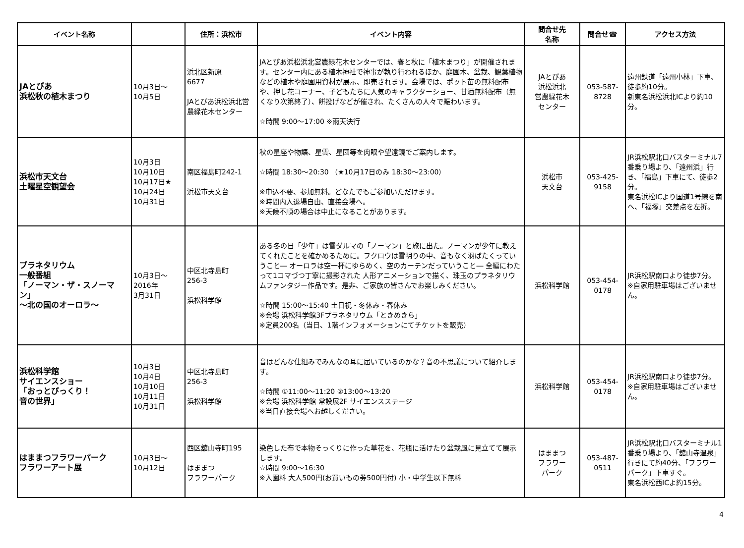| イベント名称 | | 住所：浜松市 | イベント内容 | 問合せ先 名称 | 問合せ☎ | アクセス方法 |
| --- | --- | --- | --- | --- | --- | --- |
| JAとぴあ 浜松秋の植木まつり | 10月3日～ 10月5日 | 浜北区新原 6677 JAとぴあ浜松浜北営農緑花木センター | JAとぴあ浜松浜北営農緑花木センターでは、春と秋に「植木まつり」が開催されます。センター内にある植木神社で神事が執り行われるほか、庭園木、盆栽、観葉植物などの植木や庭園用資材が展示、即売されます。会場では、ポット苗の無料配布や、押し花コーナー、子どもたちに人気のキャラクターショー、甘酒無料配布（無くなり次第終了）、餅投げなどが催され、たくさんの人々で賑わいます。 ☆時間 9:00～17:00 ※雨天決行 | JAとぴあ 浜松浜北 営農緑花木 センター | 053-587- 8728 | 遠州鉄道「遠州小林」下車、徒歩約10分。 新東名浜松浜北ICより約10分。 |
| 浜松市天文台 土曜星空観望会 | 10月3日 10月10日 10月17日★ 10月24日 10月31日 | 南区福島町242-1 浜松市天文台 | 秋の星座や物語、星雲、星団等を肉眼や望遠鏡でご案内します。 ☆時間 18:30～20:30 （★10月17日のみ 18:30～23:00） ※申込不要、参加無料。どなたでもご参加いただけます。 ※時間内入退場自由、直接会場へ。 ※天候不順の場合は中止になることがあります。 | 浜松市 天文台 | 053-425- 9158 | JR浜松駅北口バスターミナル7番乗り場より、「遠州浜」行き、「福島」下車にて、徒歩2分。 東名浜松ICより国道1号線を南へ、「福塚」交差点を左折。 |
| プラネタリウム 一般番組 「ノーマン・ザ・スノーマン」 ～北の国のオーロラ～ | 10月3日～ 2016年 3月31日 | 中区北寺島町 256-3 浜松科学館 | ある冬の日「少年」は雪ダルマの「ノーマン」と旅に出た。ノーマンが少年に教えてくれたことを確かめるために。フクロウは雪明りの中、音もなく羽ばたくっていうこと― オーロラは空一杯にゆらめく、空のカーテンだっていうこと― 全編にわたって1コマづつ丁寧に撮影された 人形アニメーションで描く、珠玉のプラネタリウムファンタジー作品です。是非、ご家族の皆さんでお楽しみください。 ☆時間 15:00～15:40 土日祝・冬休み・春休み ※会場 浜松科学館3Fプラネタリウム「ときめきら」 ※定員200名（当日、1階インフォメーションにてチケットを販売） | 浜松科学館 | 053-454- 0178 | JR浜松駅南口より徒歩7分。 ※自家用駐車場はございません。 |
| 浜松科学館 サイエンスショー 「おっとびっくり！ 音の世界」 | 10月3日 10月4日 10月10日 10月11日 10月31日 | 中区北寺島町 256-3 浜松科学館 | 音はどんな仕組みでみんなの耳に届いているのかな？音の不思議について紹介します。 ☆時間 ①11:00～11:20 ②13:00～13:20 ※会場 浜松科学館 常設展2F サイエンスステージ ※当日直接会場へお越しください。 | 浜松科学館 | 053-454- 0178 | JR浜松駅南口より徒歩7分。 ※自家用駐車場はございません。 |
| はままつフラワーパーク フラワーアート展 | 10月3日～ 10月12日 | 西区舘山寺町195 はままつ フラワーパーク | 染色した布で本物そっくりに作った草花を、花瓶に活けたり盆栽風に見立てて展示します。 ☆時間 9:00～16:30 ※入園料 大人500円(お買いもの券500円付) 小・中学生以下無料 | はままつ フラワー パーク | 053-487- 0511 | JR浜松駅北口バスターミナル1番乗り場より、「舘山寺温泉」行きにて約40分、「フラワーパーク」下車すぐ。 東名浜松西ICよ約15分。 |
4